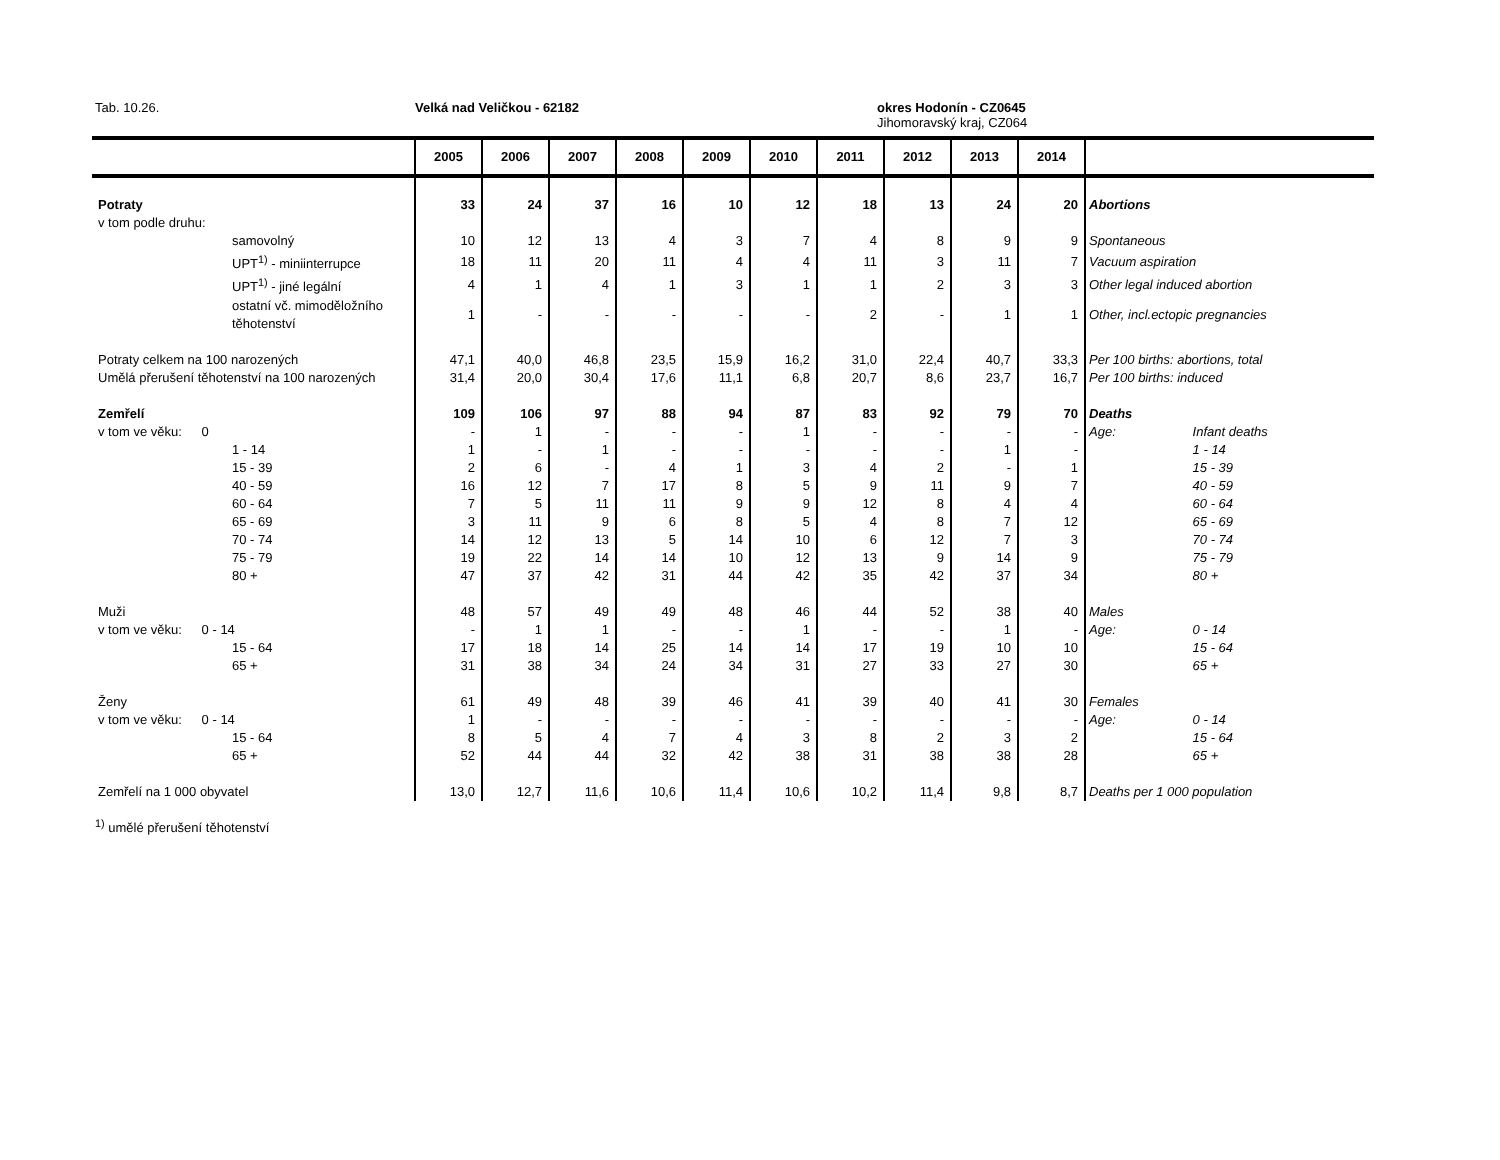Tab. 10.26. Velká nad Veličkou - 62182
okres Hodonín - CZ0645
Jihomoravský kraj, CZ064
| | 2005 | 2006 | 2007 | 2008 | 2009 | 2010 | 2011 | 2012 | 2013 | 2014 | |
| --- | --- | --- | --- | --- | --- | --- | --- | --- | --- | --- | --- |
| Potraty | 33 | 24 | 37 | 16 | 10 | 12 | 18 | 13 | 24 | 20 | Abortions |
| v tom podle druhu: | | | | | | | | | | | |
| samovolný | 10 | 12 | 13 | 4 | 3 | 7 | 4 | 8 | 9 | 9 | Spontaneous |
| UPT<sup>1)</sup> - miniinterrupce | 18 | 11 | 20 | 11 | 4 | 4 | 11 | 3 | 11 | 7 | Vacuum aspiration |
| UPT<sup>1)</sup> - jiné legální | 4 | 1 | 4 | 1 | 3 | 1 | 1 | 2 | 3 | 3 | Other legal induced abortion |
| ostatní vč. mimoděložního těhotenství | 1 | - | - | - | - | - | 2 | - | 1 | 1 | Other, incl.ectopic pregnancies |
| Potraty celkem na 100 narozených | 47,1 | 40,0 | 46,8 | 23,5 | 15,9 | 16,2 | 31,0 | 22,4 | 40,7 | 33,3 | Per 100 births: abortions, total |
| Umělá přerušení těhotenství na 100 narozených | 31,4 | 20,0 | 30,4 | 17,6 | 11,1 | 6,8 | 20,7 | 8,6 | 23,7 | 16,7 | Per 100 births: induced |
| Zemřelí | 109 | 106 | 97 | 88 | 94 | 87 | 83 | 92 | 79 | 70 | Deaths |
| v tom ve věku: 0 | - | 1 | - | - | - | 1 | - | - | - | - | Age: Infant deaths |
| 1 - 14 | 1 | - | 1 | - | - | - | - | - | 1 | - | 1 - 14 |
| 15 - 39 | 2 | 6 | - | 4 | 1 | 3 | 4 | 2 | - | 1 | 15 - 39 |
| 40 - 59 | 16 | 12 | 7 | 17 | 8 | 5 | 9 | 11 | 9 | 7 | 40 - 59 |
| 60 - 64 | 7 | 5 | 11 | 11 | 9 | 9 | 12 | 8 | 4 | 4 | 60 - 64 |
| 65 - 69 | 3 | 11 | 9 | 6 | 8 | 5 | 4 | 8 | 7 | 12 | 65 - 69 |
| 70 - 74 | 14 | 12 | 13 | 5 | 14 | 10 | 6 | 12 | 7 | 3 | 70 - 74 |
| 75 - 79 | 19 | 22 | 14 | 14 | 10 | 12 | 13 | 9 | 14 | 9 | 75 - 79 |
| 80 + | 47 | 37 | 42 | 31 | 44 | 42 | 35 | 42 | 37 | 34 | 80 + |
| Muži | 48 | 57 | 49 | 49 | 48 | 46 | 44 | 52 | 38 | 40 | Males |
| v tom ve věku: 0 - 14 | - | 1 | 1 | - | - | 1 | - | - | 1 | - | Age: 0 - 14 |
| 15 - 64 | 17 | 18 | 14 | 25 | 14 | 14 | 17 | 19 | 10 | 10 | 15 - 64 |
| 65 + | 31 | 38 | 34 | 24 | 34 | 31 | 27 | 33 | 27 | 30 | 65 + |
| Ženy | 61 | 49 | 48 | 39 | 46 | 41 | 39 | 40 | 41 | 30 | Females |
| v tom ve věku: 0 - 14 | 1 | - | - | - | - | - | - | - | - | - | Age: 0 - 14 |
| 15 - 64 | 8 | 5 | 4 | 7 | 4 | 3 | 8 | 2 | 3 | 2 | 15 - 64 |
| 65 + | 52 | 44 | 44 | 32 | 42 | 38 | 31 | 38 | 38 | 28 | 65 + |
| Zemřelí na 1 000 obyvatel | 13,0 | 12,7 | 11,6 | 10,6 | 11,4 | 10,6 | 10,2 | 11,4 | 9,8 | 8,7 | Deaths per 1 000 population |
<sup>1)</sup> umělé přerušení těhotenství